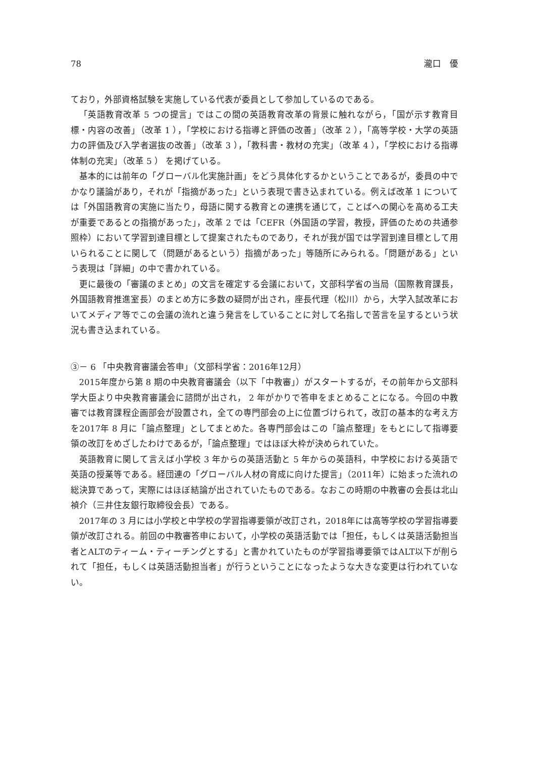78 瀧口　優
ており，外部資格試験を実施している代表が委員として参加しているのである。
「英語教育改革 5 つの提言」ではこの間の英語教育改革の背景に触れながら，「国が示す教育目標・内容の改善」（改革 1 ），「学校における指導と評価の改善」（改革 2 ），「高等学校・大学の英語力の評価及び入学者選抜の改善」（改革 3 ），「教科書・教材の充実」（改革 4 ），「学校における指導体制の充実」（改革 5 ） を掲げている。
基本的には前年の「グローバル化実施計画」をどう具体化するかということであるが，委員の中でかなり議論があり，それが「指摘があった」という表現で書き込まれている。例えば改革 1 については「外国語教育の実施に当たり，母語に関する教育との連携を通じて，ことばへの関心を高める工夫が重要であるとの指摘があった」，改革 2 では「CEFR（外国語の学習，教授，評価のための共通参照枠）において学習到達目標として提案されたものであり，それが我が国では学習到達目標として用いられることに関して（問題があるという）指摘があった」等随所にみられる。「問題がある」という表現は「詳細」の中で書かれている。
更に最後の「審議のまとめ」の文言を確定する会議において，文部科学省の当局（国際教育課長，外国語教育推進室長）のまとめ方に多数の疑問が出され，座長代理（松川）から，大学入試改革においてメディア等でこの会議の流れと違う発言をしていることに対して名指しで苦言を呈するという状況も書き込まれている。
③－ 6 「中央教育審議会答申」（文部科学省：2016年12月）
2015年度から第 8 期の中央教育審議会（以下「中教審」）がスタートするが，その前年から文部科学大臣より中央教育審議会に諮問が出され， 2 年がかりで答申をまとめることになる。今回の中教審では教育課程企画部会が設置され，全ての専門部会の上に位置づけられて，改訂の基本的な考え方を2017年 8 月に「論点整理」としてまとめた。各専門部会はこの「論点整理」をもとにして指導要領の改訂をめざしたわけであるが，「論点整理」ではほぼ大枠が決められていた。
英語教育に関して言えば小学校 3 年からの英語活動と 5 年からの英語科，中学校における英語で英語の授業等である。経団連の「グローバル人材の育成に向けた提言」（2011年）に始まった流れの総決算であって，実際にはほぼ結論が出されていたものである。なおこの時期の中教審の会長は北山禎介（三井住友銀行取締役会長）である。
2017年の 3 月には小学校と中学校の学習指導要領が改訂され，2018年には高等学校の学習指導要領が改訂される。前回の中教審答申において，小学校の英語活動では「担任，もしくは英語活動担当者とALTのティーム・ティーチングとする」と書かれていたものが学習指導要領ではALT以下が削られて「担任，もしくは英語活動担当者」が行うということになったような大きな変更は行われていない。